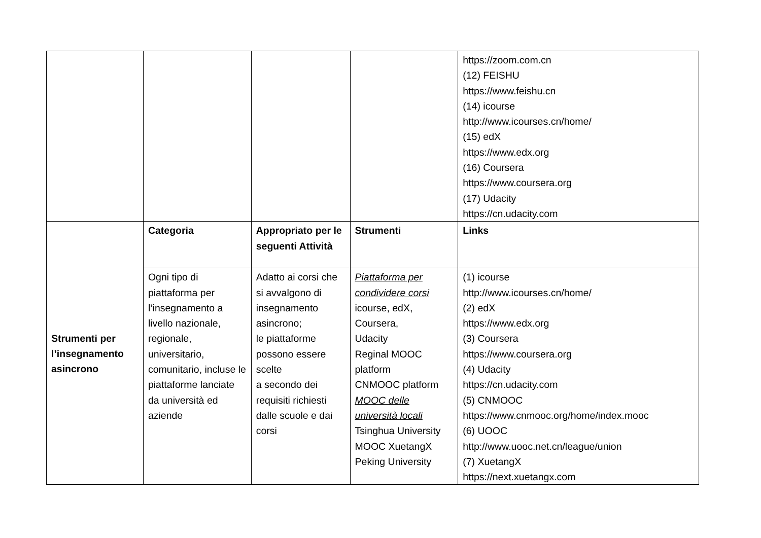| | | | | https://zoom.com.cn (12) FEISHU https://www.feishu.cn (14) icourse http://www.icourses.cn/home/ (15) edX https://www.edx.org (16) Coursera https://www.coursera.org (17) Udacity https://cn.udacity.com |
| Strumenti per l’insegnamento asincrono | Categoria | Appropriato per le seguenti Attività | Strumenti | Links |
| | Ogni tipo di piattaforma per l’insegnamento a livello nazionale, regionale, universitario, comunitario, incluse le piattaforme lanciate da università ed aziende | Adatto ai corsi che si avvalgono di insegnamento asincrono; le piattaforme possono essere scelte a secondo dei requisiti richiesti dalle scuole e dai corsi | Piattaforma per condividere corsi icourse, edX, Coursera, Udacity Reginal MOOC platform CNMOOC platform MOOC delle università locali Tsinghua University MOOC XuetangX Peking University | (1) icourse http://www.icourses.cn/home/ (2) edX https://www.edx.org (3) Coursera https://www.coursera.org (4) Udacity https://cn.udacity.com (5) CNMOOC https://www.cnmooc.org/home/index.mooc (6) UOOC http://www.uooc.net.cn/league/union (7) XuetangX https://next.xuetangx.com |